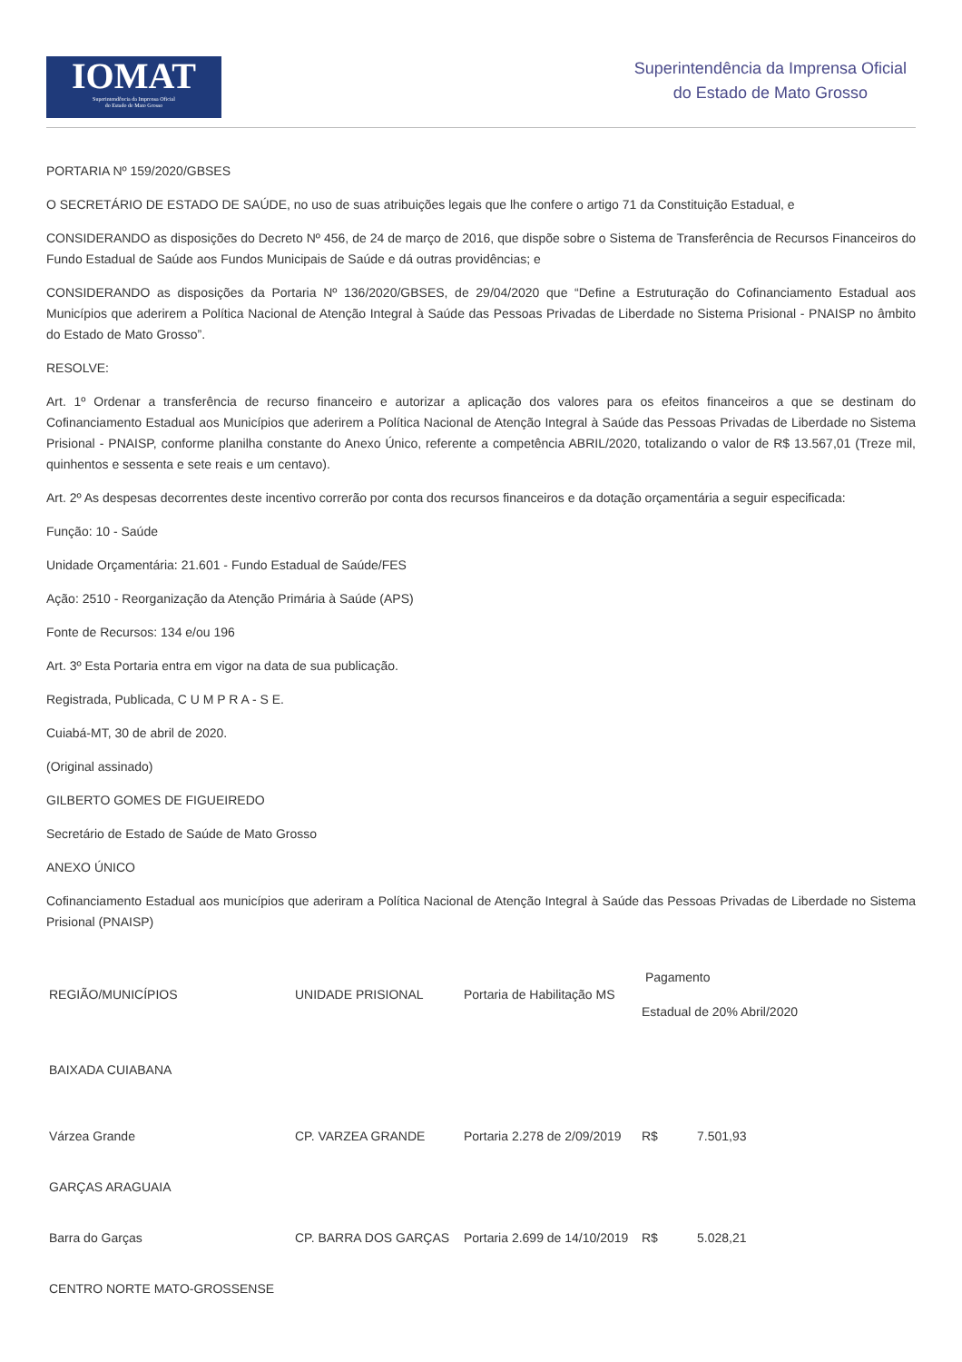IOMAT
Superintendência da Imprensa Oficial
do Estado de Mato Grosso
Superintendência da Imprensa Oficial
do Estado de Mato Grosso
PORTARIA Nº 159/2020/GBSES
O SECRETÁRIO DE ESTADO DE SAÚDE, no uso de suas atribuições legais que lhe confere o artigo 71 da Constituição Estadual, e
CONSIDERANDO as disposições do Decreto Nº 456, de 24 de março de 2016, que dispõe sobre o Sistema de Transferência de Recursos Financeiros do Fundo Estadual de Saúde aos Fundos Municipais de Saúde e dá outras providências; e
CONSIDERANDO as disposições da Portaria Nº 136/2020/GBSES, de 29/04/2020 que “Define a Estruturação do Cofinanciamento Estadual aos Municípios que aderirem a Política Nacional de Atenção Integral à Saúde das Pessoas Privadas de Liberdade no Sistema Prisional - PNAISP no âmbito do Estado de Mato Grosso”.
RESOLVE:
Art. 1º Ordenar a transferência de recurso financeiro e autorizar a aplicação dos valores para os efeitos financeiros a que se destinam do Cofinanciamento Estadual aos Municípios que aderirem a Política Nacional de Atenção Integral à Saúde das Pessoas Privadas de Liberdade no Sistema Prisional - PNAISP, conforme planilha constante do Anexo Único, referente a competência ABRIL/2020, totalizando o valor de R$ 13.567,01 (Treze mil, quinhentos e sessenta e sete reais e um centavo).
Art. 2º As despesas decorrentes deste incentivo correrão por conta dos recursos financeiros e da dotação orçamentária a seguir especificada:
Função: 10 - Saúde
Unidade Orçamentária: 21.601 - Fundo Estadual de Saúde/FES
Ação: 2510 - Reorganização da Atenção Primária à Saúde (APS)
Fonte de Recursos: 134 e/ou 196
Art. 3º Esta Portaria entra em vigor na data de sua publicação.
Registrada, Publicada, C U M P R A - S E.
Cuiabá-MT, 30 de abril de 2020.
(Original assinado)
GILBERTO GOMES DE FIGUEIREDO
Secretário de Estado de Saúde de Mato Grosso
ANEXO ÚNICO
Cofinanciamento Estadual aos municípios que aderiram a Política Nacional de Atenção Integral à Saúde das Pessoas Privadas de Liberdade no Sistema Prisional (PNAISP)
| REGIÃO/MUNICÍPIOS | UNIDADE PRISIONAL | Portaria de Habilitação MS | Pagamento Estadual de 20% Abril/2020 | |
| BAIXADA CUIABANA | | | | |
| Várzea Grande | CP. VARZEA GRANDE | Portaria 2.278 de 2/09/2019 | R$ | 7.501,93 |
| GARÇAS ARAGUAIA | | | | |
| Barra do Garças | CP. BARRA DOS GARÇAS | Portaria 2.699 de 14/10/2019 | R$ | 5.028,21 |
| CENTRO NORTE MATO-GROSSENSE | | | | |